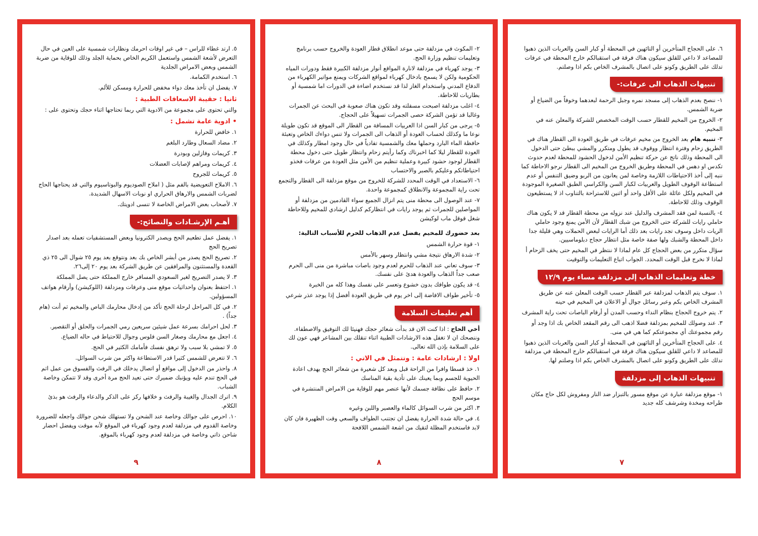٦. على الحجاج المتأخرين أو التائهين في المحطة أو كبار السن والعربات الذين ذهبوا للمصاعد لا داعي للقلق سيكون هناك فرقة في استقبالكم خارج المحطة في عرفات تدلك على الطريق وكونو على اتصال بالمشرف الخاص بكم اذا وصلتم.
تنبيهات الذهاب الى عرفات:-
١- ننصح بعدم الذهاب إلى مسجد نمره وجبل الرحمة لبعدهما وخوفاً من الضياع أو ضربة الشمس.
٢- الخروج من المخيم للقطار حسب الوقت المخصص للشركة والمعلن عنه في المخيم.
٣- تنبيه هام بعد الخروج من مخيم عرفات في طريق العودة الى القطار هناك في الطريق زحام وفترة انتظار ووقوف قد يطول ومتكرر والمشي ببطئ حتى الدخول الى المحطة وذلك ناتج عن حركة تنظيم الأمن لدخول الحشود للمحطة لعدم حدوث تكدس او دهس في المحطة وطريق الخروج من المخيم الى القطار نرجو الاحاطة كما ننبه إلى أخذ الاحتياطات اللازمة وخاصة لمن يعانون من الربو وضيق التنفس أو عدم استطاعة الوقوف الطويل والعربيات لكبار السن والكراسي الطبق الصغيرة الموجودة في المخيم ولكل عائلة على الأقل واحد أو اثنين للاستراحة بالتناوب اذ لا يستطيعون الوقوف وذلك للاحاطة.
٤- بالنسبة لمن فقد المشرف والدليل عند نزوله من محطة القطار قد لا يكون هناك حاملي رايات للشركة حتى الخروج من شبك القطار لأن الأمن يمنع وجود حاملي الريات داخل وسوف تجد رايات بعد ذلك أما الرايات لبعض الحملات وهي قليلة جدا داخل المحطة والشبك ولها صفة خاصة مثل انتظار حجاج دبلوماسيين.
سؤال متكرر من بعض الحجاج كل عام لماذا لا ننتظر في المخيم حتى يخف الزحام أ لماذا لا نخرج قبل الوقت المحدد. الجواب اتباع التعليمات والتوقيت
خطة وتعليمات الذهاب إلى مزدلفة مساء يوم ١٢/٩
١. سوف يتم الذهاب لمزدلفة عبر القطار حسب الوقت المعلن عنه عن طريق المشرف الخاص بكم وعبر رسائل جوال أو الاعلان في المخيم في حينه
٢. يتم خروج الحجاج بنظام النداء وحسب المدن أو أرقام الباصات تحت راية المشرف
٣. عند وصولك للمخيم بمزدلفة فضلا اذهب الى رقم المقعد الخاص بك اذا وجد أو رقم مجموعتك أي مجموعتكم كما هي في منى.
٤. على الحجاج المتأخرين أو التائهين في المحطة أو كبار السن والعربات الذين ذهبوا للمصاعد لا داعي للقلق سيكون هناك فرقة في استقبالكم خارج المحطة في مزدلفة تدلك على الطريق وكونو على اتصال بالمشرف الخاص بكم اذا وصلتم لها.
تنبيهات الذهاب إلى مزدلفة
١- موقع مزدلفة عبارة عن موقع مسور بالتبزار ضد النار ومفروش لكل حاج مكان طراحه ومخدة وشرشف كله جديد
٧
٢- المكوث في مزدلفة حتى موعد انطلاق قطار العودة والخروج حسب برنامج وتعليمات تنظيم وزارة الحج.
٣- يوجد كهرباء في مزدلفة لانارة المواقع أنوار مزدلفة الكبيرة فقط ودورات المياه الحكومية ولكن لا يسمح بادخال كهرباء لمواقع الشركات ويمنع مواتير الكهرباء من الدفاع المدني واستخدام الغاز لذا قد نستخدم اضاءة في الدورات اما شمسية أو بطاريات للاحاطة.
٤- اغلب مزدلفة اصبحت مسفلته وقد تكون هناك صعوبة في البحث عن الجمرات وغالبا قد تؤمن الشركة حصى الجمرات تسهيلاً على الحجاج.
٥- يرجى من كبار السن اذا العربيات المسافة من القطار الى الموقع قد تكون طويلة نوعا ما وكذلك لحساب العودة أو الذهاب الى الجمرات ولا تنس دواءك الخاص وتعبئة حافظة الماء البارد وحملها معك والشمسية تفادياً في حال وجود امطار وكذلك في العودة للقطار ليلا كما اخبرناك وكما رأيتم زحام وانتظار طويل حتى دخول محطة القطار لوجود حشود كبيرة وعملية تنظيم من الأمن مثل العودة من عرفات فخذو احتياطاتكم وعليكم بالصبر والاحتساب
٦- الاستعداد في الوقت المحدد للشركة للخروج من موقع مزدلفة الى القطار والتجمع تحت راية المجموعة والانطلاق كمجموعة واحدة.
٧- عند الوصول الى محطة منى يتم انزال الجميع سواء القادمين من مزدلفة أو المواصلين للجمرات ثم يوجد رايات في انتظاركم كدليل ارشادي للمخيم وللاحاطة شغل قوقل ماب لوكيشن
بعد حضورك للمخيم يفضل عدم الذهاب للحرم للأسباب التالية:
١- قوة حرارة الشمس
٢- شدة الارهاق نتيجة مشي وانتظار وسهر بالأمس
٣- سوف تعاني عند الذهاب للحرم لعدم وجود باصات مباشرة من منى الى الحرم صعب جداً الذهاب والعودة هدئ على نفسك.
٤- قد يكون طوافك بدون خشوع وتعسر على نفسك وهذا كله من الخبرة
٥- تأخير طواف الافاضة إلى اخر يوم في طريق العودة أفضل إذا يوجد عذر شرعي
أهم تعليمات السلامة
أخي الحاج : اذا كنت الان قد بدأت شعائر حجك فهنيئا لك التوفيق والاصطفاء. وننصحك ان لا تغفل هذه الارشادات الطبية اثناء تنقلك بين المشاعر فهي عون لك على السلامة بإذن الله تعالى.
اولا : ارشادات عامة : وتتمثل في الاتي :
١. خذ قسطا وافرا من الراحة قبل وبعد كل شعيرة من شعائر الحج بهدف اعادة الحيوية للجسم وبما يعينك على تأدية بقية المناسك
٢. حافظ على نظافة جسمك لأنها عنصر مهم للوقاية من الامراض المنتشرة في موسم الحج
٣. اكثر من شرب السوائل كالماء والعصير واللبن وغيره
٤. في حالة شدة الحرارة يفضل ان تجتنب الطواف والسعي وقت الظهيرة فان كان لابد فاستخدم المظلة لتقيك من اشعة الشمس اللافحة
٨
٥. ارتد غطاء للراس – في غير اوقات احرمك ونظارات شمسية على العين في حال التعرض لأشعة الشمس واستعمل الكريم الخاص بحماية الجلد وذلك للوقاية من ضربة الشمس وبعض الامراض الجلدية
٦. استخدم الكمامة.
٧. يفضل ان تأخذ معك دواء مخفض للحرارة ومسكن للألم.
ثانيا : حقيبة الاسعافات الطبية :
والتي تحتوى على مجموعة من الادوية التي ربما تحتاجها اثناء حجك وتحتوى على :
• ادوية عامة تشمل :
١. خافض للحرارة
٢. مضاد السعال وطارد البلغم
٣. كريمات وفازلين وبودرة
٤. كريمات ومراهم لإصابات العضلات
٥. كريمات للجروح
٦. الاملاح التعويضية بالفم مثل ( املاح الصوديوم والبوتاسيوم والتي قد يحتاجها الحاج لضربات الشمس والارهاق الحراري او نوبات الاسهال الشديدة.
٧. لأصحاب بعض الامراض الخاصة لا تنسى ادويتك.
أهـم الإرشـادات والنصائح:-
١. يفضل عمل تطعيم الحج ويصدر الكترونيا وبعض المستشفيات تعمله بعد اصدار تصريح الحج
٢. تصريح الحج يصدر من أبشر الخاص بك بعد ونتوقع بعد يوم ٢٥ شوال الى ٢٥ ذي القعدة والمستثنون والمرافقين عن طريق الشركة بعد يوم ٢٠ إلى٢٦.
٣. لا يصدر التصريح لغير السعودي المسافر خارج المملكة حتى يصل المملكة
١. احتفظ بعنوان واحداثيات موقع منى وعرفات ومزدلفة (اللوكيشن) وأرقام هواتف المسؤولين.
٢. في كل المراحل لرحلة الحج تأكد من إدخال محارمك الباص والمخيم ثم أنت (هام جداً) .
٣. لحل احرامك بسرعة عمل شيئين سريعين رمي الجمرات والحلق أو التقصير.
٤. اجعل مع محارمك وصغار السن فلوس وجوال للاحتياط في حاله الضياع.
٥. لا تمشي بلا سبب ولا ترهق نفسك فأمامك الكثير في الحج.
٦. لا تتعرض للشمس كثيرا قدر الاستطاعة واكثر من شرب السوائل.
٨. واحذر من الدخول إلى مواقع أو اتصال يدخلك في الرفث والفسوق من عمل اثم في الحج تندم عليه ويؤنبك ضميرك حتى تعيد الحج مرة أخرى وقد لا تتمكن وخاصة الشباب.
٩. اترك الجدال والغيبة والرفث و خلافها ركز على الذكر والدعاء والرفث هو بذئ الكلام.
١٠. احرص على جوالك وخاصة عند الشحن ولا تستهلك شحن جوالك واجعله للضرورة وخاصة القدوم في مزدلفة لعدم وجود كهرباء في الموقع لأنه موقت ويفضل احضار شاحن ذاتي وخاصة في مزدلفة لعدم وجود كهرباء بالموقع.
٩